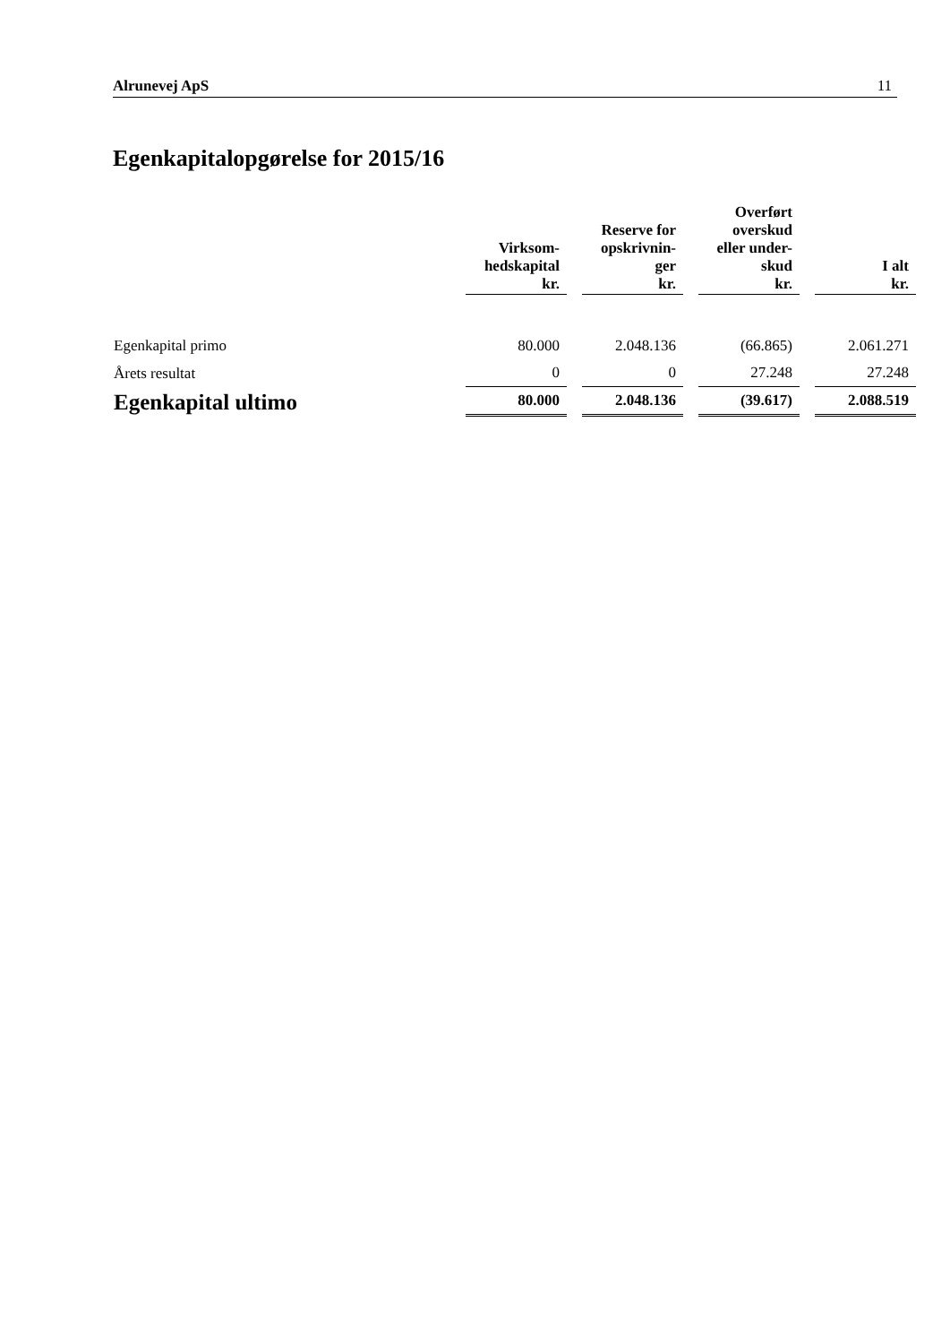Alrunevej ApS 11
Egenkapitalopgørelse for 2015/16
| | Virksom- hedskapital kr. | | Reserve for opskrivnin- ger kr. | | Overført overskud eller under- skud kr. | | I alt kr. |
| --- | --- | --- | --- | --- | --- | --- | --- |
| Egenkapital primo | 80.000 | | 2.048.136 | | (66.865) | | 2.061.271 |
| Årets resultat | 0 | | 0 | | 27.248 | | 27.248 |
| Egenkapital ultimo | 80.000 | | 2.048.136 | | (39.617) | | 2.088.519 |